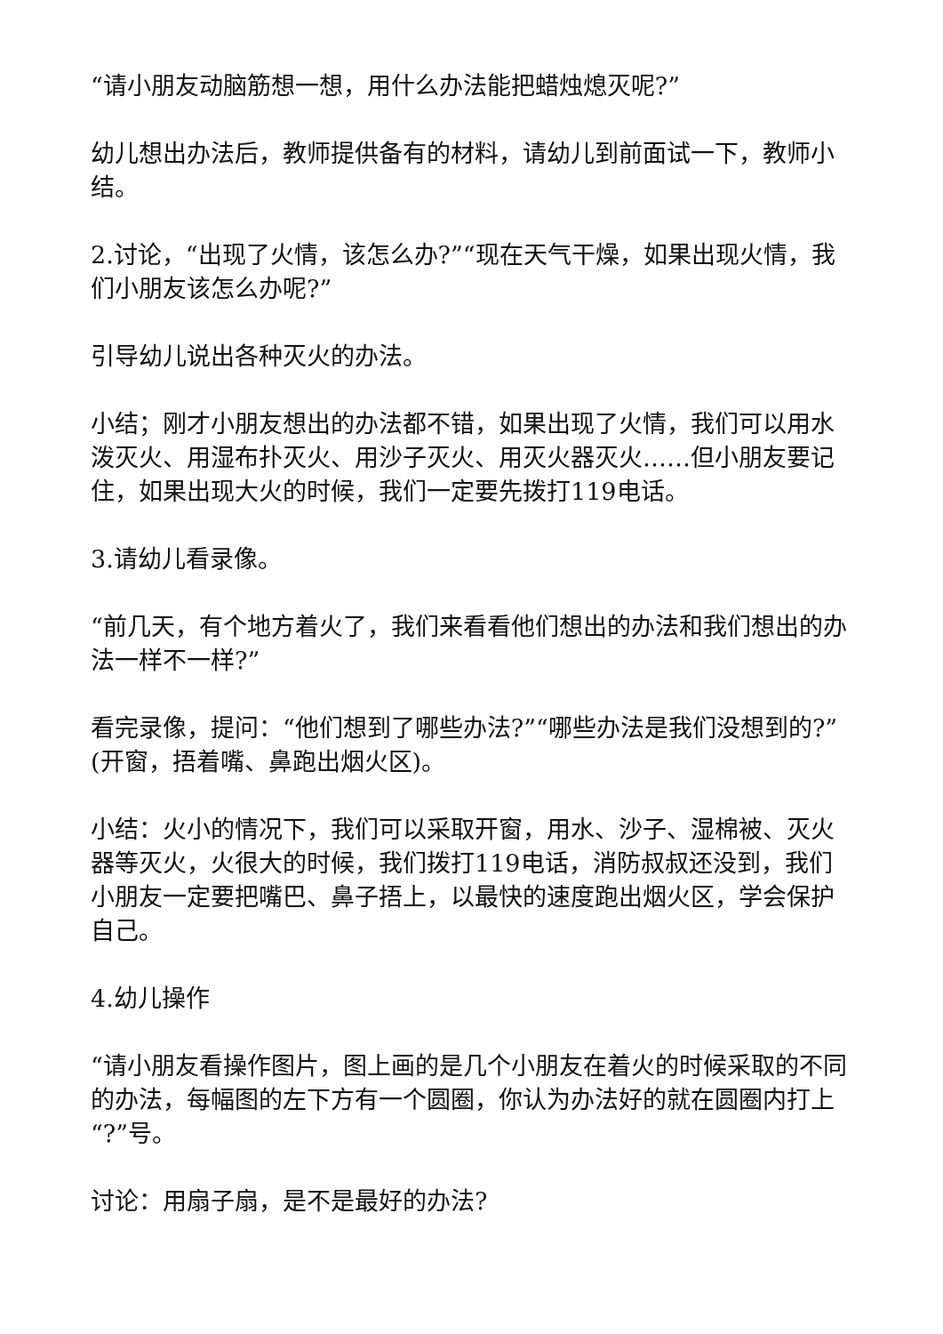“请小朋友动脑筋想一想，用什么办法能把蜡烛熄灭呢?”
幼儿想出办法后，教师提供备有的材料，请幼儿到前面试一下，教师小结。
2.讨论，“出现了火情，该怎么办?”“现在天气干燥，如果出现火情，我们小朋友该怎么办呢?”
引导幼儿说出各种灭火的办法。
小结；刚才小朋友想出的办法都不错，如果出现了火情，我们可以用水泼灭火、用湿布扑灭火、用沙子灭火、用灭火器灭火……但小朋友要记住，如果出现大火的时候，我们一定要先拨打119电话。
3.请幼儿看录像。
“前几天，有个地方着火了，我们来看看他们想出的办法和我们想出的办法一样不一样?”
看完录像，提问：“他们想到了哪些办法?”“哪些办法是我们没想到的?”(开窗，捂着嘴、鼻跑出烟火区)。
小结：火小的情况下，我们可以采取开窗，用水、沙子、湿棉被、灭火器等灭火，火很大的时候，我们拨打119电话，消防叔叔还没到，我们小朋友一定要把嘴巴、鼻子捂上，以最快的速度跑出烟火区，学会保护自己。
4.幼儿操作
“请小朋友看操作图片，图上画的是几个小朋友在着火的时候采取的不同的办法，每幅图的左下方有一个圆圈，你认为办法好的就在圆圈内打上“?”号。
讨论：用扇子扇，是不是最好的办法?